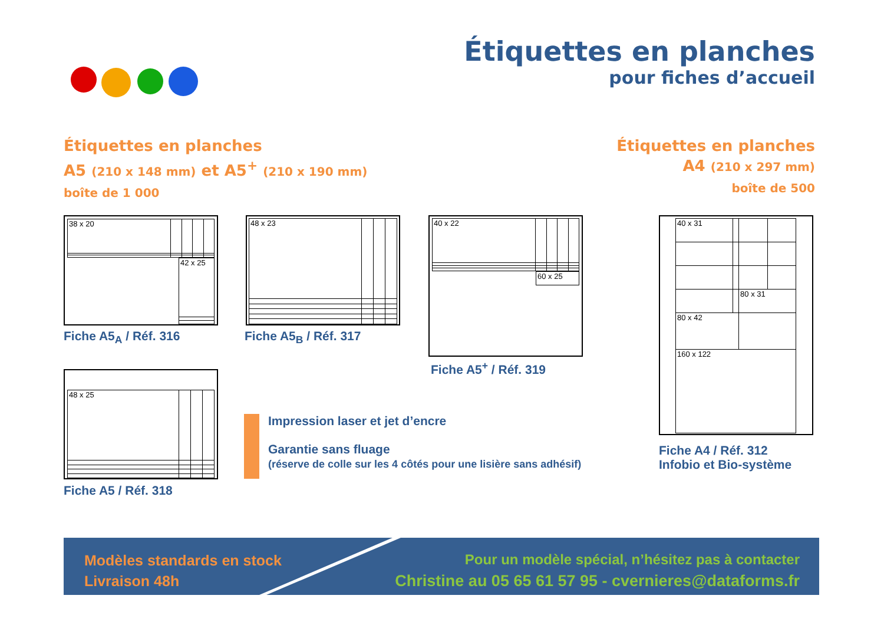Étiquettes en planches
pour fiches d’accueil
Étiquettes en planches
A5 (210 x 148 mm) et A5<sup>+</sup> (210 x 190 mm)
boîte de 1 000
Étiquettes en planches
A4 (210 x 297 mm)
boîte de 500
| 38 x 20 | | | | |
| 42 x 25 |
Fiche A5<sub>A</sub> / Réf. 316
| 48 x 23 | | | |
Fiche A5<sub>B</sub> / Réf. 317
| 40 x 22 | | | | |
| 60 x 25 |
Fiche A5<sup>+</sup> / Réf. 319
| 40 x 31 | | | |
| | | 80 x 31 | |
| 80 x 42 | | | |
| 160 x 122 | | | |
Fiche A4 / Réf. 312
Infobio et Bio-système
| 48 x 25 | | | |
Fiche A5 / Réf. 318
Impression laser et jet d’encre
Garantie sans fluage
(réserve de colle sur les 4 côtés pour une lisière sans adhésif)
Modèles standards en stock
Livraison 48h
Pour un modèle spécial, n’hésitez pas à contacter
Christine au 05 65 61 57 95 - cvernieres@dataforms.fr